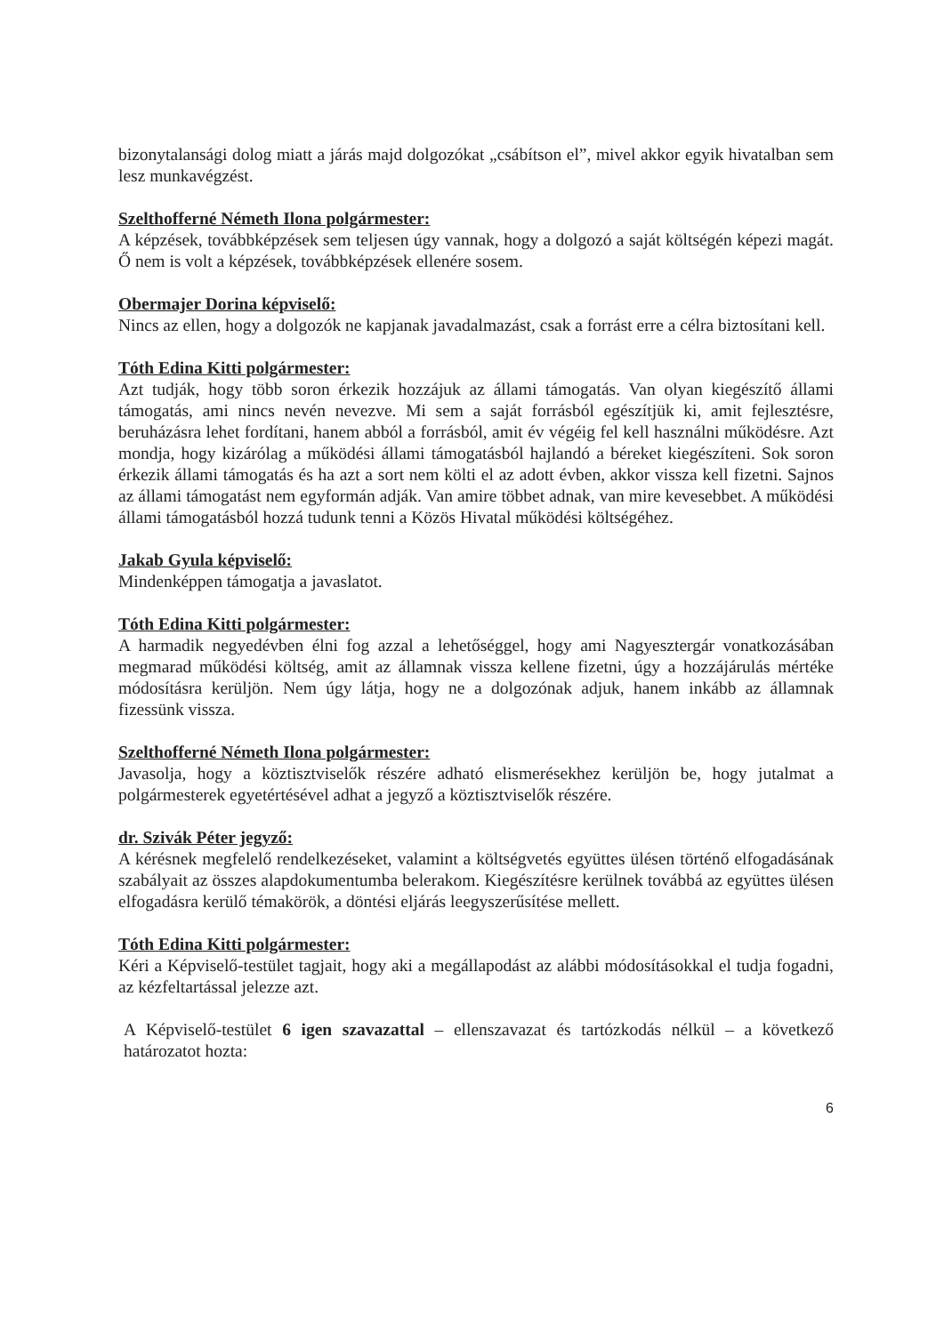bizonytalansági dolog miatt a járás majd dolgozókat „csábítson el”, mivel akkor egyik hivatalban sem lesz munkavégzést.
Szelthofferné Németh Ilona polgármester:
A képzések, továbbképzések sem teljesen úgy vannak, hogy a dolgozó a saját költségén képezi magát. Ő nem is volt a képzések, továbbképzések ellenére sosem.
Obermajer Dorina képviselő:
Nincs az ellen, hogy a dolgozók ne kapjanak javadalmazást, csak a forrást erre a célra biztosítani kell.
Tóth Edina Kitti polgármester:
Azt tudják, hogy több soron érkezik hozzájuk az állami támogatás. Van olyan kiegészítő állami támogatás, ami nincs nevén nevezve. Mi sem a saját forrásból egészítjük ki, amit fejlesztésre, beruházásra lehet fordítani, hanem abból a forrásból, amit év végéig fel kell használni működésre. Azt mondja, hogy kizárólag a működési állami támogatásból hajlandó a béreket kiegészíteni. Sok soron érkezik állami támogatás és ha azt a sort nem költi el az adott évben, akkor vissza kell fizetni. Sajnos az állami támogatást nem egyformán adják. Van amire többet adnak, van mire kevesebbet. A működési állami támogatásból hozzá tudunk tenni a Közös Hivatal működési költségéhez.
Jakab Gyula képviselő:
Mindenképpen támogatja a javaslatot.
Tóth Edina Kitti polgármester:
A harmadik negyedévben élni fog azzal a lehetőséggel, hogy ami Nagyesztergár vonatkozásában megmarad működési költség, amit az államnak vissza kellene fizetni, úgy a hozzájárulás mértéke módosításra kerüljön. Nem úgy látja, hogy ne a dolgozónak adjuk, hanem inkább az államnak fizessünk vissza.
Szelthofferné Németh Ilona polgármester:
Javasolja, hogy a köztisztviselők részére adható elismerésekhez kerüljön be, hogy jutalmat a polgármesterek egyetértésével adhat a jegyző a köztisztviselők részére.
dr. Szivák Péter jegyző:
A kérésnek megfelelő rendelkezéseket, valamint a költségvetés együttes ülésen történő elfogadásának szabályait az összes alapdokumentumba belerakom. Kiegészítésre kerülnek továbbá az együttes ülésen elfogadásra kerülő témakörök, a döntési eljárás leegyszerűsítése mellett.
Tóth Edina Kitti polgármester:
Kéri a Képviselő-testület tagjait, hogy aki a megállapodást az alábbi módosításokkal el tudja fogadni, az kézfeltartással jelezze azt.
A Képviselő-testület 6 igen szavazattal – ellenszavazat és tartózkodás nélkül – a következő határozatot hozta:
6